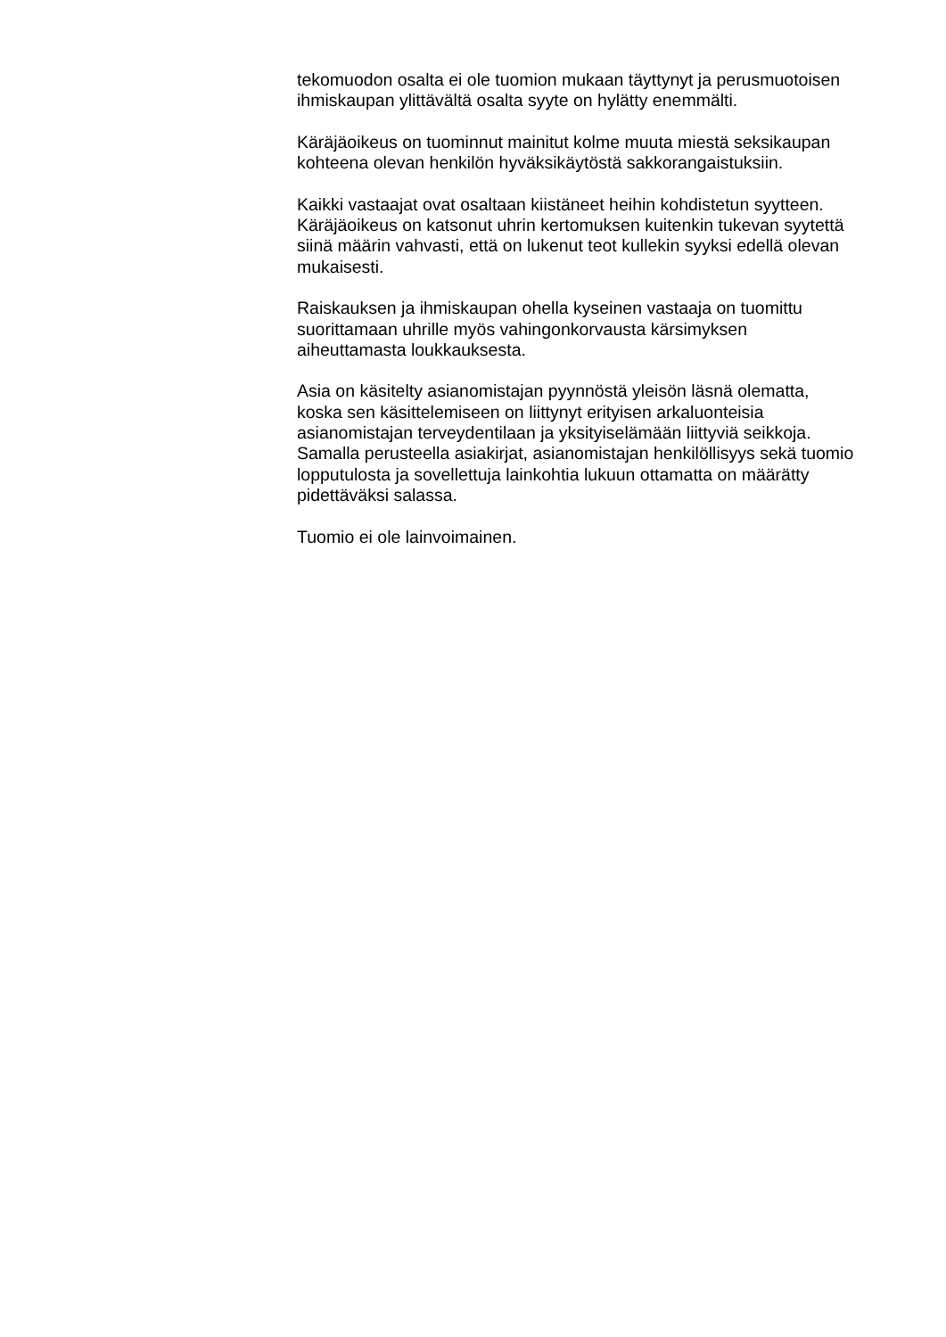tekomuodon osalta ei ole tuomion mukaan täyttynyt ja perusmuotoisen
ihmiskaupan ylittävältä osalta syyte on hylätty enemmälti.
Käräjäoikeus on tuominnut mainitut kolme muuta miestä seksikaupan
kohteena olevan henkilön hyväksikäytöstä sakkorangaistuksiin.
Kaikki vastaajat ovat osaltaan kiistäneet heihin kohdistetun syytteen.
Käräjäoikeus on katsonut uhrin kertomuksen kuitenkin tukevan syytettä
siinä määrin vahvasti, että on lukenut teot kullekin syyksi edellä olevan
mukaisesti.
Raiskauksen ja ihmiskaupan ohella kyseinen vastaaja on tuomittu
suorittamaan uhrille myös vahingonkorvausta kärsimyksen
aiheuttamasta loukkauksesta.
Asia on käsitelty asianomistajan pyynnöstä yleisön läsnä olematta,
koska sen käsittelemiseen on liittynyt erityisen arkaluonteisia
asianomistajan terveydentilaan ja yksityiselämään liittyviä seikkoja.
Samalla perusteella asiakirjat, asianomistajan henkilöllisyys sekä tuomio
lopputulosta ja sovellettuja lainkohtia lukuun ottamatta on määrätty
pidettäväksi salassa.
Tuomio ei ole lainvoimainen.